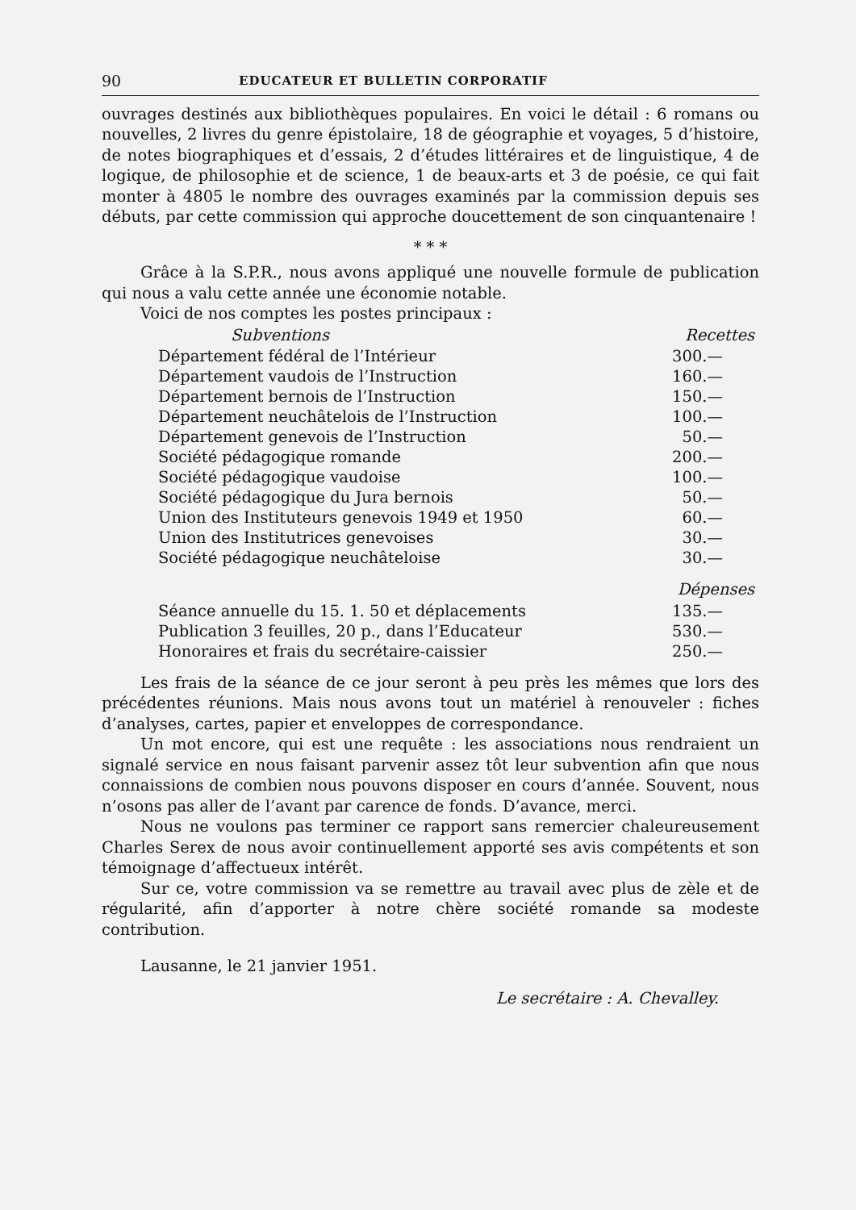90 EDUCATEUR ET BULLETIN CORPORATIF
ouvrages destinés aux bibliothèques populaires. En voici le détail : 6 romans ou nouvelles, 2 livres du genre épistolaire, 18 de géographie et voyages, 5 d’histoire, de notes biographiques et d’essais, 2 d’études littéraires et de linguistique, 4 de logique, de philosophie et de science, 1 de beaux-arts et 3 de poésie, ce qui fait monter à 4805 le nombre des ouvrages examinés par la commission depuis ses débuts, par cette commission qui approche doucettement de son cinquantenaire !
* * *
Grâce à la S.P.R., nous avons appliqué une nouvelle formule de publication qui nous a valu cette année une économie notable.
Voici de nos comptes les postes principaux :
| Subventions | Recettes |
| --- | --- |
| Département fédéral de l’Intérieur | 300.— |
| Département vaudois de l’Instruction | 160.— |
| Département bernois de l’Instruction | 150.— |
| Département neuchâtelois de l’Instruction | 100.— |
| Département genevois de l’Instruction | 50.— |
| Société pédagogique romande | 200.— |
| Société pédagogique vaudoise | 100.— |
| Société pédagogique du Jura bernois | 50.— |
| Union des Instituteurs genevois 1949 et 1950 | 60.— |
| Union des Institutrices genevoises | 30.— |
| Société pédagogique neuchâteloise | 30.— |
| | Dépenses |
| Séance annuelle du 15. 1. 50 et déplacements | 135.— |
| Publication 3 feuilles, 20 p., dans l’Educateur | 530.— |
| Honoraires et frais du secrétaire-caissier | 250.— |
Les frais de la séance de ce jour seront à peu près les mêmes que lors des précédentes réunions. Mais nous avons tout un matériel à renouveler : fiches d’analyses, cartes, papier et enveloppes de correspondance.
Un mot encore, qui est une requête : les associations nous rendraient un signalé service en nous faisant parvenir assez tôt leur subvention afin que nous connaissions de combien nous pouvons disposer en cours d’année. Souvent, nous n’osons pas aller de l’avant par carence de fonds. D’avance, merci.
Nous ne voulons pas terminer ce rapport sans remercier chaleureusement Charles Serex de nous avoir continuellement apporté ses avis compétents et son témoignage d’affectueux intérêt.
Sur ce, votre commission va se remettre au travail avec plus de zèle et de régularité, afin d’apporter à notre chère société romande sa modeste contribution.
Lausanne, le 21 janvier 1951.
Le secrétaire : A. Chevalley.